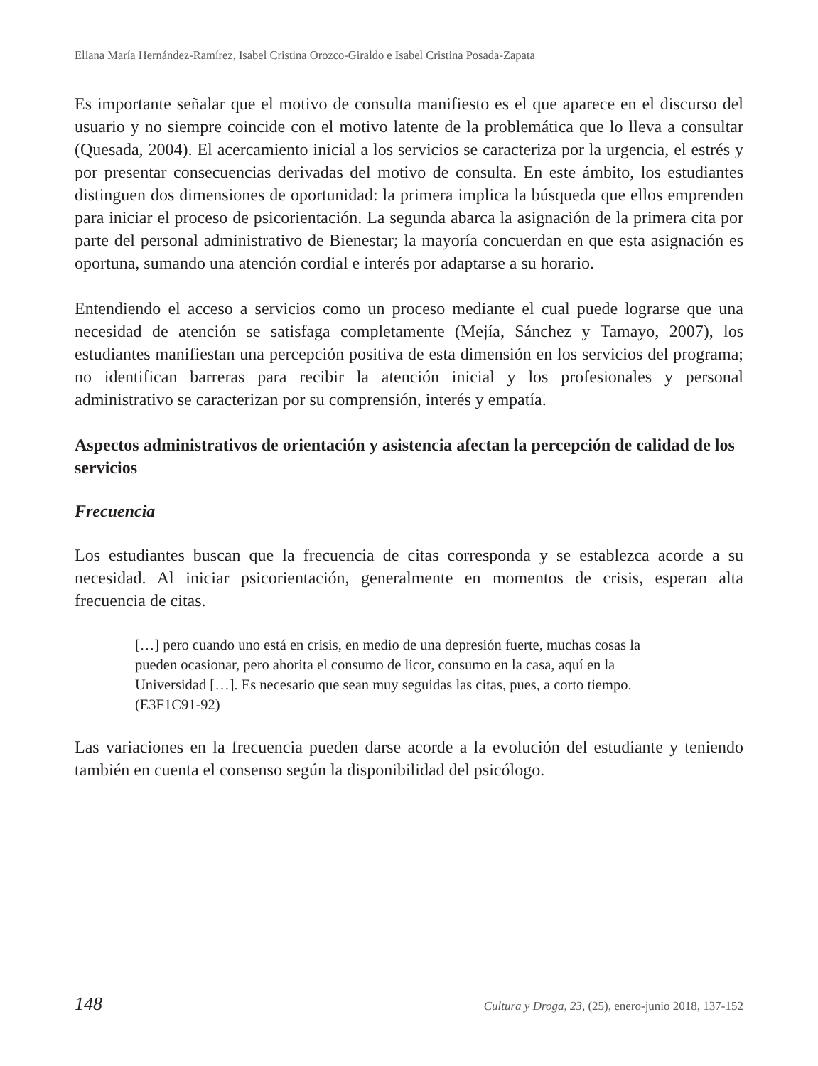Eliana María Hernández-Ramírez, Isabel Cristina Orozco-Giraldo e Isabel Cristina Posada-Zapata
Es importante señalar que el motivo de consulta manifiesto es el que aparece en el discurso del usuario y no siempre coincide con el motivo latente de la problemática que lo lleva a consultar (Quesada, 2004). El acercamiento inicial a los servicios se caracteriza por la urgencia, el estrés y por presentar consecuencias derivadas del motivo de consulta. En este ámbito, los estudiantes distinguen dos dimensiones de oportunidad: la primera implica la búsqueda que ellos emprenden para iniciar el proceso de psicorientación. La segunda abarca la asignación de la primera cita por parte del personal administrativo de Bienestar; la mayoría concuerdan en que esta asignación es oportuna, sumando una atención cordial e interés por adaptarse a su horario.
Entendiendo el acceso a servicios como un proceso mediante el cual puede lograrse que una necesidad de atención se satisfaga completamente (Mejía, Sánchez y Tamayo, 2007), los estudiantes manifiestan una percepción positiva de esta dimensión en los servicios del programa; no identifican barreras para recibir la atención inicial y los profesionales y personal administrativo se caracterizan por su comprensión, interés y empatía.
Aspectos administrativos de orientación y asistencia afectan la percepción de calidad de los servicios
Frecuencia
Los estudiantes buscan que la frecuencia de citas corresponda y se establezca acorde a su necesidad. Al iniciar psicorientación, generalmente en momentos de crisis, esperan alta frecuencia de citas.
[…] pero cuando uno está en crisis, en medio de una depresión fuerte, muchas cosas la pueden ocasionar, pero ahorita el consumo de licor, consumo en la casa, aquí en la Universidad […]. Es necesario que sean muy seguidas las citas, pues, a corto tiempo. (E3F1C91-92)
Las variaciones en la frecuencia pueden darse acorde a la evolución del estudiante y teniendo también en cuenta el consenso según la disponibilidad del psicólogo.
148 Cultura y Droga, 23, (25), enero-junio 2018, 137-152